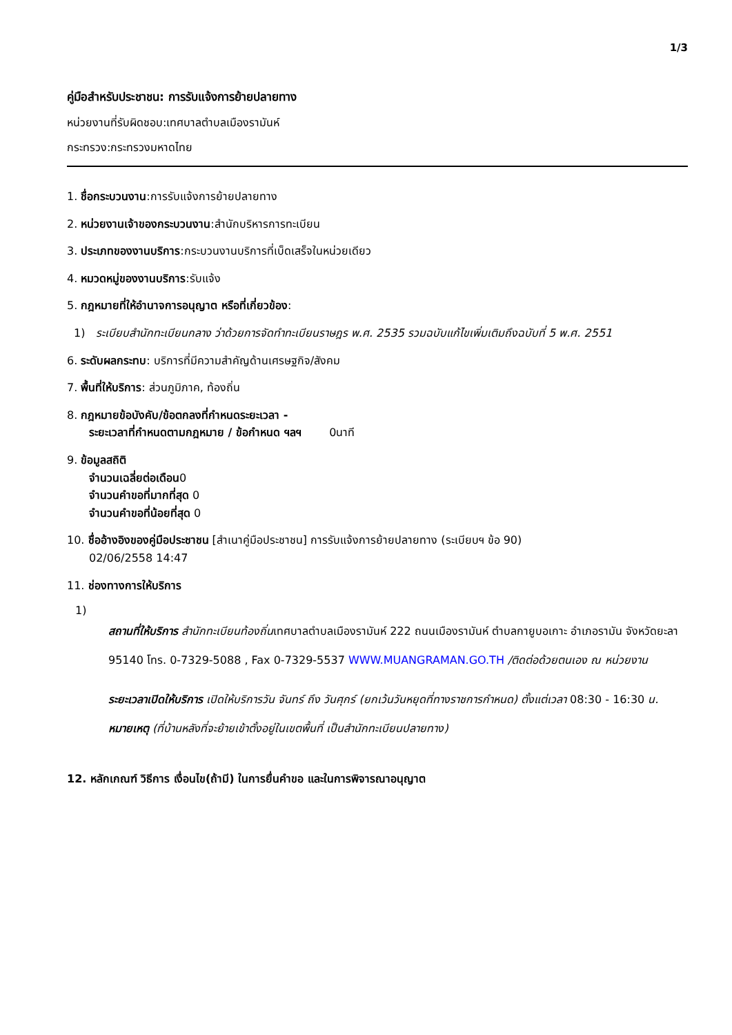1/3
คู่มือสำหรับประชาชน: การรับแจ้งการย้ายปลายทาง
หน่วยงานที่รับผิดชอบ:เทศบาลตำบลเมืองรามันห์
กระทรวง:กระทรวงมหาดไทย
1. ชื่อกระบวนงาน:การรับแจ้งการย้ายปลายทาง
2. หน่วยงานเจ้าของกระบวนงาน:สำนักบริหารการทะเบียน
3. ประเภทของงานบริการ:กระบวนงานบริการที่เบ็ดเสร็จในหน่วยเดียว
4. หมวดหมู่ของงานบริการ:รับแจ้ง
5. กฎหมายที่ให้อำนาจการอนุญาต หรือที่เกี่ยวข้อง:
1) ระเบียบสำนักทะเบียนกลาง ว่าด้วยการจัดทำทะเบียนราษฎร พ.ศ. 2535 รวมฉบับแก้ไขเพิ่มเติมถึงฉบับที่ 5 พ.ศ. 2551
6. ระดับผลกระทบ: บริการที่มีความสำคัญด้านเศรษฐกิจ/สังคม
7. พื้นที่ให้บริการ: ส่วนภูมิภาค, ท้องถิ่น
8. กฎหมายข้อบังคับ/ข้อตกลงที่กำหนดระยะเวลา -
ระยะเวลาที่กำหนดตามกฎหมาย / ข้อกำหนด ฯลฯ 0นาที
9. ข้อมูลสถิติ
จำนวนเฉลี่ยต่อเดือน0
จำนวนคำขอที่มากที่สุด 0
จำนวนคำขอที่น้อยที่สุด 0
10. ชื่ออ้างอิงของคู่มือประชาชน [สำเนาคู่มือประชาชน] การรับแจ้งการย้ายปลายทาง (ระเบียบฯ ข้อ 90)
02/06/2558 14:47
11. ช่องทางการให้บริการ
1)
สถานที่ให้บริการ สำนักทะเบียนท้องถิ่นเทศบาลตำบลเมืองรามันห์ 222 ถนนเมืองรามันห์ ตำบลกายูบอเกาะ อำเภอรามัน จังหวัดยะลา 95140 โทร. 0-7329-5088 , Fax 0-7329-5537 WWW.MUANGRAMAN.GO.TH /ติดต่อด้วยตนเอง ณ หน่วยงาน
ระยะเวลาเปิดให้บริการ เปิดให้บริการวัน จันทร์ ถึง วันศุกร์ (ยกเว้นวันหยุดที่ทางราชการกำหนด) ตั้งแต่เวลา 08:30 - 16:30 น.
หมายเหตุ (ที่บ้านหลังที่จะย้ายเข้าตั้งอยู่ในเขตพื้นที่ เป็นสำนักทะเบียนปลายทาง)
12. หลักเกณฑ์ วิธีการ เงื่อนไข(ถ้ามี) ในการยื่นคำขอ และในการพิจารณาอนุญาต